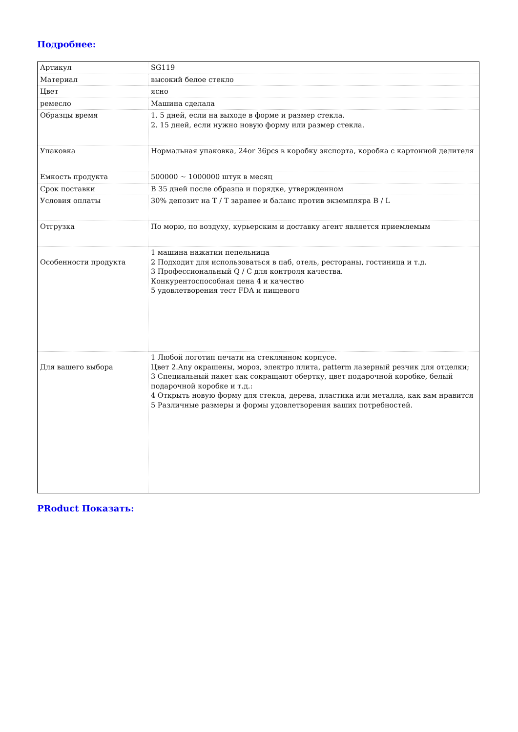Подробнее:
| Артикул | SG119 |
| Материал | высокий белое стекло |
| Цвет | ясно |
| ремесло | Машина сделала |
| Образцы время | 1. 5 дней, если на выходе в форме и размер стекла. 2. 15 дней, если нужно новую форму или размер стекла. |
| Упаковка | Нормальная упаковка, 24or 36pcs в коробку экспорта, коробка с картонной делителя |
| Емкость продукта | 500000 ~ 1000000 штук в месяц |
| Срок поставки | В 35 дней после образца и порядке, утвержденном |
| Условия оплаты | 30% депозит на T / T заранее и баланс против экземпляра B / L |
| Отгрузка | По морю, по воздуху, курьерским и доставку агент является приемлемым |
| Особенности продукта | 1 машина нажатии пепельница 2 Подходит для использоваться в паб, отель, рестораны, гостиница и т.д. 3 Профессиональный Q / C для контроля качества. Конкурентоспособная цена 4 и качество 5 удовлетворения тест FDA и пищевого |
| Для вашего выбора | 1 Любой логотип печати на стеклянном корпусе. Цвет 2.Any окрашены, мороз, электро плита, patterm лазерный резчик для отделки; 3 Специальный пакет как сокращают обертку, цвет подарочной коробке, белый подарочной коробке и т.д.: 4 Открыть новую форму для стекла, дерева, пластика или металла, как вам нравится 5 Различные размеры и формы удовлетворения ваших потребностей. |
PRoduct Показать: